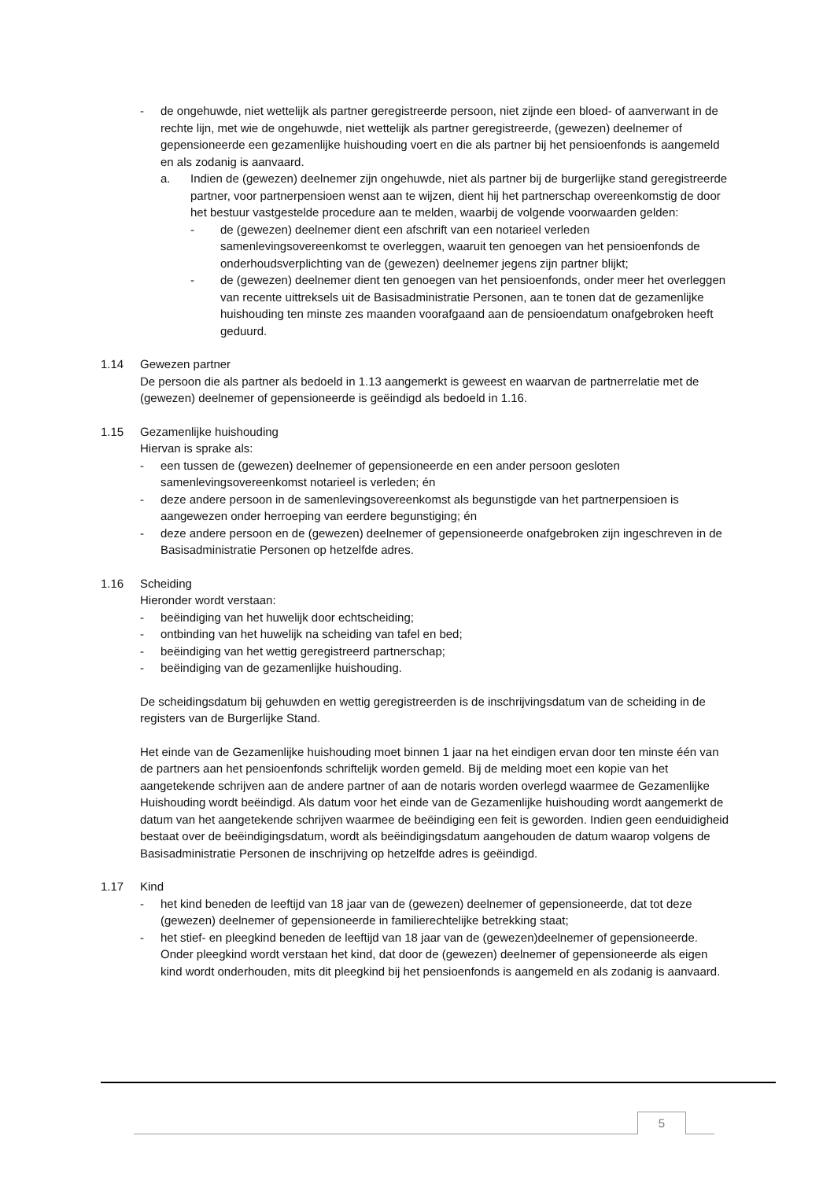- de ongehuwde, niet wettelijk als partner geregistreerde persoon, niet zijnde een bloed- of aanverwant in de rechte lijn, met wie de ongehuwde, niet wettelijk als partner geregistreerde, (gewezen) deelnemer of gepensioneerde een gezamenlijke huishouding voert en die als partner bij het pensioenfonds is aangemeld en als zodanig is aanvaard.
a. Indien de (gewezen) deelnemer zijn ongehuwde, niet als partner bij de burgerlijke stand geregistreerde partner, voor partnerpensioen wenst aan te wijzen, dient hij het partnerschap overeenkomstig de door het bestuur vastgestelde procedure aan te melden, waarbij de volgende voorwaarden gelden:
- de (gewezen) deelnemer dient een afschrift van een notarieel verleden samenlevingsovereenkomst te overleggen, waaruit ten genoegen van het pensioenfonds de onderhoudsverplichting van de (gewezen) deelnemer jegens zijn partner blijkt;
- de (gewezen) deelnemer dient ten genoegen van het pensioenfonds, onder meer het overleggen van recente uittreksels uit de Basisadministratie Personen, aan te tonen dat de gezamenlijke huishouding ten minste zes maanden voorafgaand aan de pensioendatum onafgebroken heeft geduurd.
1.14 Gewezen partner
De persoon die als partner als bedoeld in 1.13 aangemerkt is geweest en waarvan de partnerrelatie met de (gewezen) deelnemer of gepensioneerde is geëindigd als bedoeld in 1.16.
1.15 Gezamenlijke huishouding
Hiervan is sprake als:
- een tussen de (gewezen) deelnemer of gepensioneerde en een ander persoon gesloten samenlevingsovereenkomst notarieel is verleden; én
- deze andere persoon in de samenlevingsovereenkomst als begunstigde van het partnerpensioen is aangewezen onder herroeping van eerdere begunstiging; én
- deze andere persoon en de (gewezen) deelnemer of gepensioneerde onafgebroken zijn ingeschreven in de Basisadministratie Personen op hetzelfde adres.
1.16 Scheiding
Hieronder wordt verstaan:
- beëindiging van het huwelijk door echtscheiding;
- ontbinding van het huwelijk na scheiding van tafel en bed;
- beëindiging van het wettig geregistreerd partnerschap;
- beëindiging van de gezamenlijke huishouding.
De scheidingsdatum bij gehuwden en wettig geregistreerden is de inschrijvingsdatum van de scheiding in de registers van de Burgerlijke Stand.
Het einde van de Gezamenlijke huishouding moet binnen 1 jaar na het eindigen ervan door ten minste één van de partners aan het pensioenfonds schriftelijk worden gemeld. Bij de melding moet een kopie van het aangetekende schrijven aan de andere partner of aan de notaris worden overlegd waarmee de Gezamenlijke Huishouding wordt beëindigd. Als datum voor het einde van de Gezamenlijke huishouding wordt aangemerkt de datum van het aangetekende schrijven waarmee de beëindiging een feit is geworden. Indien geen eenduidigheid bestaat over de beëindigingsdatum, wordt als beëindigingsdatum aangehouden de datum waarop volgens de Basisadministratie Personen de inschrijving op hetzelfde adres is geëindigd.
1.17 Kind
- het kind beneden de leeftijd van 18 jaar van de (gewezen) deelnemer of gepensioneerde, dat tot deze (gewezen) deelnemer of gepensioneerde in familierechtelijke betrekking staat;
- het stief- en pleegkind beneden de leeftijd van 18 jaar van de (gewezen)deelnemer of gepensioneerde. Onder pleegkind wordt verstaan het kind, dat door de (gewezen) deelnemer of gepensioneerde als eigen kind wordt onderhouden, mits dit pleegkind bij het pensioenfonds is aangemeld en als zodanig is aanvaard.
5